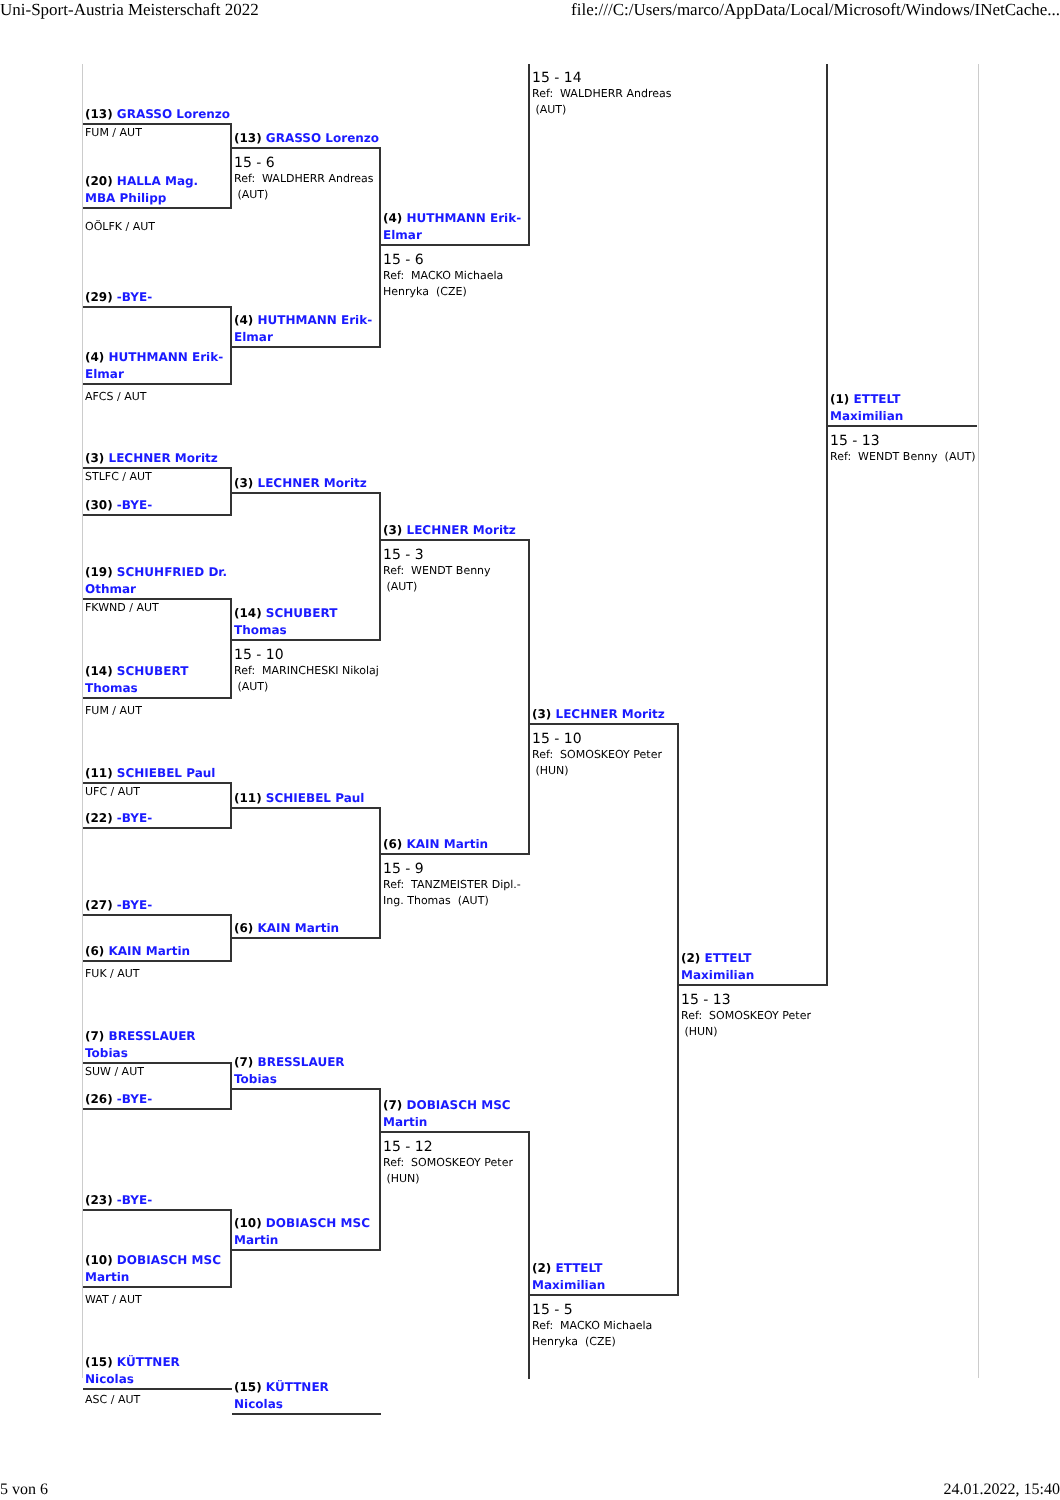Uni-Sport-Austria Meisterschaft 2022 file:///C:/Users/marco/AppData/Local/Microsoft/Windows/INetCache...
(13) GRASSO Lorenzo
FUM / AUT
(20) HALLA Mag. MBA Philipp
OÖLFK / AUT
(29) -BYE-
(4) HUTHMANN Erik-Elmar
AFCS / AUT
(3) LECHNER Moritz
STLFC / AUT
(30) -BYE-
(19) SCHUHFRIED Dr. Othmar
FKWND / AUT
(14) SCHUBERT Thomas
FUM / AUT
(11) SCHIEBEL Paul
UFC / AUT
(22) -BYE-
(27) -BYE-
(6) KAIN Martin
FUK / AUT
(7) BRESSLAUER Tobias
SUW / AUT
(26) -BYE-
(23) -BYE-
(10) DOBIASCH MSC Martin
WAT / AUT
(15) KÜTTNER Nicolas
ASC / AUT
(13) GRASSO Lorenzo
15 - 6
Ref: WALDHERR Andreas (AUT)
(4) HUTHMANN Erik-Elmar
(3) LECHNER Moritz
(14) SCHUBERT Thomas
15 - 10
Ref: MARINCHESKI Nikolaj (AUT)
(11) SCHIEBEL Paul
(6) KAIN Martin
(7) BRESSLAUER Tobias
(10) DOBIASCH MSC Martin
(15) KÜTTNER Nicolas
(4) HUTHMANN Erik-Elmar
15 - 6
Ref: MACKO Michaela Henryka (CZE)
(3) LECHNER Moritz
15 - 3
Ref: WENDT Benny (AUT)
(6) KAIN Martin
15 - 9
Ref: TANZMEISTER Dipl.-Ing. Thomas (AUT)
(7) DOBIASCH MSC Martin
15 - 12
Ref: SOMOSKEOY Peter (HUN)
15 - 14
Ref: WALDHERR Andreas (AUT)
(3) LECHNER Moritz
15 - 10
Ref: SOMOSKEOY Peter (HUN)
(2) ETTELT Maximilian
15 - 5
Ref: MACKO Michaela Henryka (CZE)
(2) ETTELT Maximilian
15 - 13
Ref: SOMOSKEOY Peter (HUN)
(1) ETTELT Maximilian
15 - 13
Ref: WENDT Benny (AUT)
5 von 6 24.01.2022, 15:40